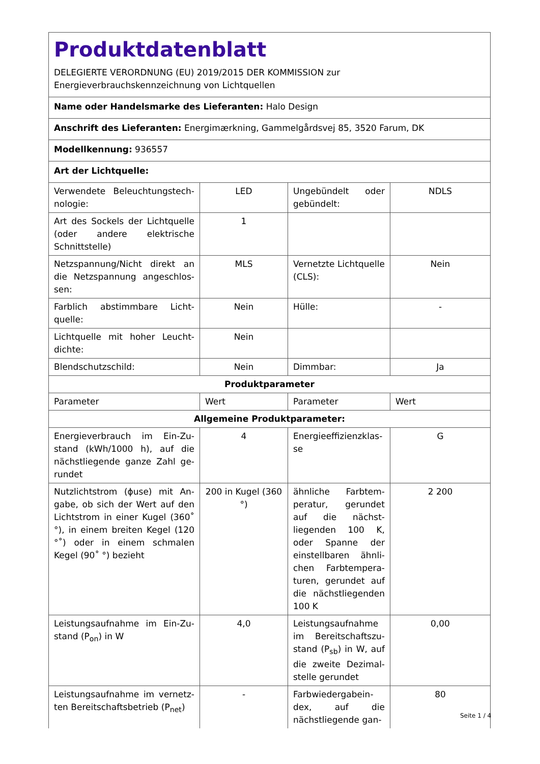| Produktdatenblatt DELEGIERTE VERORDNUNG (EU) 2019/2015 DER KOMMISSION zur Energieverbrauchskennzeichnung von Lichtquellen | | | |
| Name oder Handelsmarke des Lieferanten: Halo Design | | | |
| Anschrift des Lieferanten: Energimærkning, Gammelgårdsvej 85, 3520 Farum, DK | | | |
| Modellkennung: 936557 | | | |
| Art der Lichtquelle: | | | |
| Verwendete Beleuchtungstech­nologie: | LED | Ungebündelt oder gebündelt: | NDLS |
| Art des Sockels der Lichtquelle (oder andere elektrische Schnittstelle) | 1 | | |
| Netzspannung/Nicht direkt an die Netzspannung angeschlos­sen: | MLS | Vernetzte Lichtquel­le (CLS): | Nein |
| Farblich abstimmbare Licht­quelle: | Nein | Hülle: | - |
| Lichtquelle mit hoher Leucht­dichte: | Nein | | |
| Blendschutzschild: | Nein | Dimmbar: | Ja |
| Produktparameter | | | |
| Parameter | Wert | Parameter | Wert |
| Allgemeine Produktparameter: | | | |
| Energieverbrauch im Ein-Zu­stand (kWh/1000 h), auf die nächstliegende ganze Zahl ge­rundet | 4 | Energieeffizienzklas­se | G |
| Nutzlichtstrom (ϕuse) mit An­gabe, ob sich der Wert auf den Lichtstrom in einer Kugel (360˚ °), in einem breiten Kegel (120 °˚) oder in einem schmalen Kegel (90˚ °) bezieht | 200 in Ku­gel (360 °) | ähnliche Farbtem­peratur, gerundet auf die nächst­liegenden 100 K, oder Spanne der einstellbaren ähnli­chen Farbtempera­turen, gerundet auf die nächstliegenden 100 K | 2 200 |
| Leistungsaufnahme im Ein-Zu­stand (P<sub>on</sub>) in W | 4,0 | Leistungsaufnahme im Bereitschaftszu­stand (P<sub>sb</sub>) in W, auf die zweite Dezimal­stelle gerundet | 0,00 |
| Leistungsaufnahme im vernetz­ten Bereitschaftsbetrieb (P<sub>net</sub>) | - | Farbwiedergabein­dex, auf die nächstliegende gan- | 80 |
Seite 1 / 4